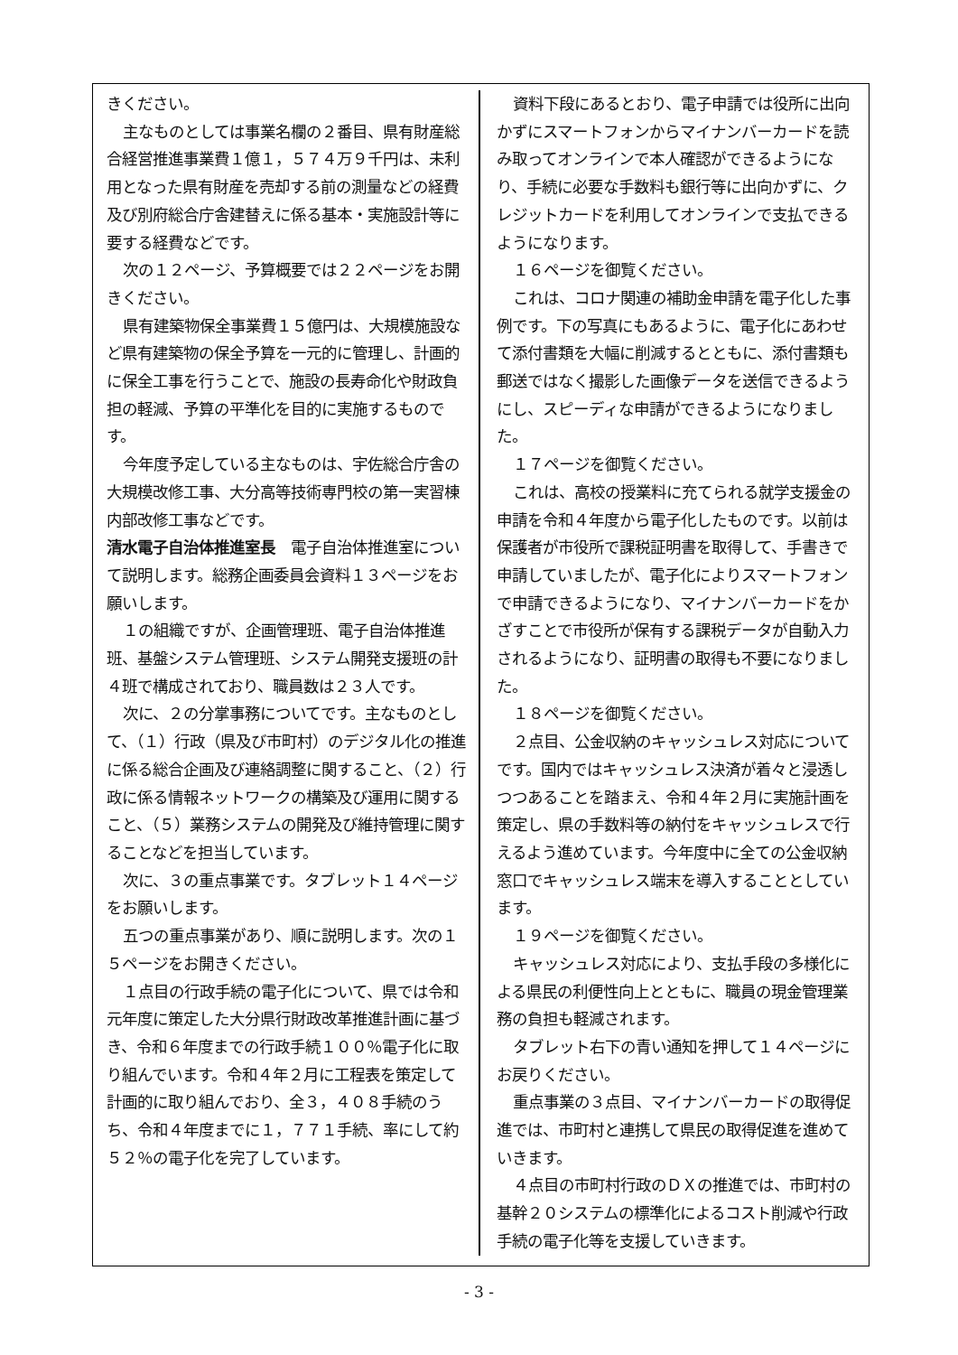きください。
主なものとしては事業名欄の２番目、県有財産総合経営推進事業費１億１，５７４万９千円は、未利用となった県有財産を売却する前の測量などの経費及び別府総合庁舎建替えに係る基本・実施設計等に要する経費などです。
次の１２ページ、予算概要では２２ページをお開きください。
県有建築物保全事業費１５億円は、大規模施設など県有建築物の保全予算を一元的に管理し、計画的に保全工事を行うことで、施設の長寿命化や財政負担の軽減、予算の平準化を目的に実施するものです。
今年度予定している主なものは、宇佐総合庁舎の大規模改修工事、大分高等技術専門校の第一実習棟内部改修工事などです。
清水電子自治体推進室長　電子自治体推進室について説明します。総務企画委員会資料１３ページをお願いします。
１の組織ですが、企画管理班、電子自治体推進班、基盤システム管理班、システム開発支援班の計４班で構成されており、職員数は２３人です。
次に、２の分掌事務についてです。主なものとして、（１）行政（県及び市町村）のデジタル化の推進に係る総合企画及び連絡調整に関すること、（２）行政に係る情報ネットワークの構築及び運用に関すること、（５）業務システムの開発及び維持管理に関することなどを担当しています。
次に、３の重点事業です。タブレット１４ページをお願いします。
五つの重点事業があり、順に説明します。次の１５ページをお開きください。
１点目の行政手続の電子化について、県では令和元年度に策定した大分県行財政改革推進計画に基づき、令和６年度までの行政手続１００％電子化に取り組んでいます。令和４年２月に工程表を策定して計画的に取り組んでおり、全３，４０８手続のうち、令和４年度までに１，７７１手続、率にして約５２％の電子化を完了しています。
資料下段にあるとおり、電子申請では役所に出向かずにスマートフォンからマイナンバーカードを読み取ってオンラインで本人確認ができるようになり、手続に必要な手数料も銀行等に出向かずに、クレジットカードを利用してオンラインで支払できるようになります。
１６ページを御覧ください。
これは、コロナ関連の補助金申請を電子化した事例です。下の写真にもあるように、電子化にあわせて添付書類を大幅に削減するとともに、添付書類も郵送ではなく撮影した画像データを送信できるようにし、スピーディな申請ができるようになりました。
１７ページを御覧ください。
これは、高校の授業料に充てられる就学支援金の申請を令和４年度から電子化したものです。以前は保護者が市役所で課税証明書を取得して、手書きで申請していましたが、電子化によりスマートフォンで申請できるようになり、マイナンバーカードをかざすことで市役所が保有する課税データが自動入力されるようになり、証明書の取得も不要になりました。
１８ページを御覧ください。
２点目、公金収納のキャッシュレス対応についてです。国内ではキャッシュレス決済が着々と浸透しつつあることを踏まえ、令和４年２月に実施計画を策定し、県の手数料等の納付をキャッシュレスで行えるよう進めています。今年度中に全ての公金収納窓口でキャッシュレス端末を導入することとしています。
１９ページを御覧ください。
キャッシュレス対応により、支払手段の多様化による県民の利便性向上とともに、職員の現金管理業務の負担も軽減されます。
タブレット右下の青い通知を押して１４ページにお戻りください。
重点事業の３点目、マイナンバーカードの取得促進では、市町村と連携して県民の取得促進を進めていきます。
４点目の市町村行政のＤＸの推進では、市町村の基幹２０システムの標準化によるコスト削減や行政手続の電子化等を支援していきます。
- 3 -